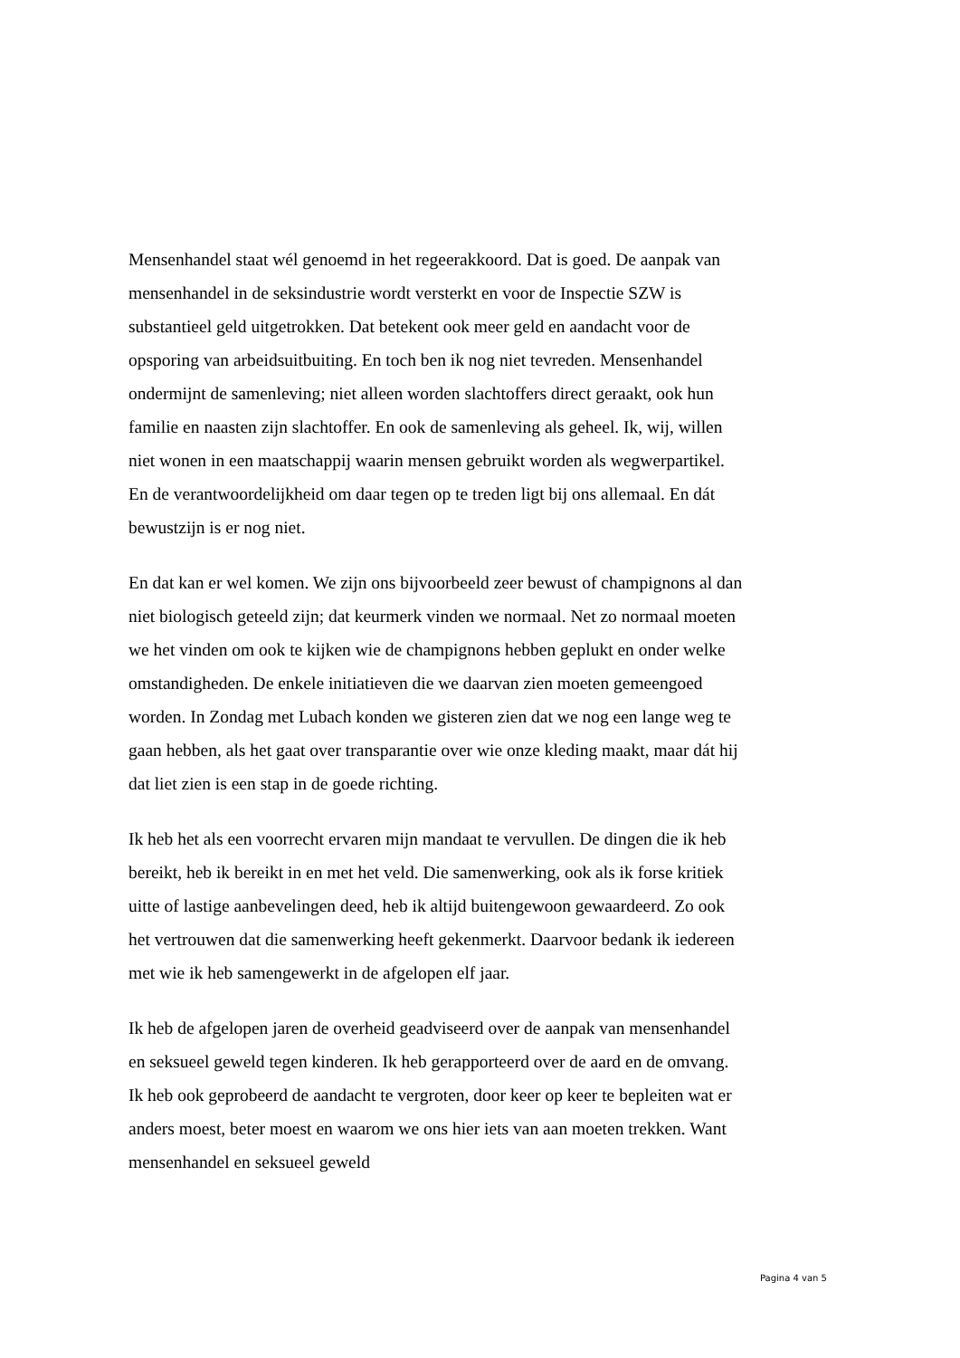Mensenhandel staat wél genoemd in het regeerakkoord. Dat is goed. De aanpak van mensenhandel in de seksindustrie wordt versterkt en voor de Inspectie SZW is substantieel geld uitgetrokken. Dat betekent ook meer geld en aandacht voor de opsporing van arbeidsuitbuiting. En toch ben ik nog niet tevreden. Mensenhandel ondermijnt de samenleving; niet alleen worden slachtoffers direct geraakt, ook hun familie en naasten zijn slachtoffer. En ook de samenleving als geheel. Ik, wij, willen niet wonen in een maatschappij waarin mensen gebruikt worden als wegwerpartikel. En de verantwoordelijkheid om daar tegen op te treden ligt bij ons allemaal. En dát bewustzijn is er nog niet.
En dat kan er wel komen. We zijn ons bijvoorbeeld zeer bewust of champignons al dan niet biologisch geteeld zijn; dat keurmerk vinden we normaal. Net zo normaal moeten we het vinden om ook te kijken wie de champignons hebben geplukt en onder welke omstandigheden. De enkele initiatieven die we daarvan zien moeten gemeengoed worden. In Zondag met Lubach konden we gisteren zien dat we nog een lange weg te gaan hebben, als het gaat over transparantie over wie onze kleding maakt, maar dát hij dat liet zien is een stap in de goede richting.
Ik heb het als een voorrecht ervaren mijn mandaat te vervullen. De dingen die ik heb bereikt, heb ik bereikt in en met het veld. Die samenwerking, ook als ik forse kritiek uitte of lastige aanbevelingen deed, heb ik altijd buitengewoon gewaardeerd. Zo ook het vertrouwen dat die samenwerking heeft gekenmerkt. Daarvoor bedank ik iedereen met wie ik heb samengewerkt in de afgelopen elf jaar.
Ik heb de afgelopen jaren de overheid geadviseerd over de aanpak van mensenhandel en seksueel geweld tegen kinderen. Ik heb gerapporteerd over de aard en de omvang. Ik heb ook geprobeerd de aandacht te vergroten, door keer op keer te bepleiten wat er anders moest, beter moest en waarom we ons hier iets van aan moeten trekken. Want mensenhandel en seksueel geweld
Pagina 4 van 5